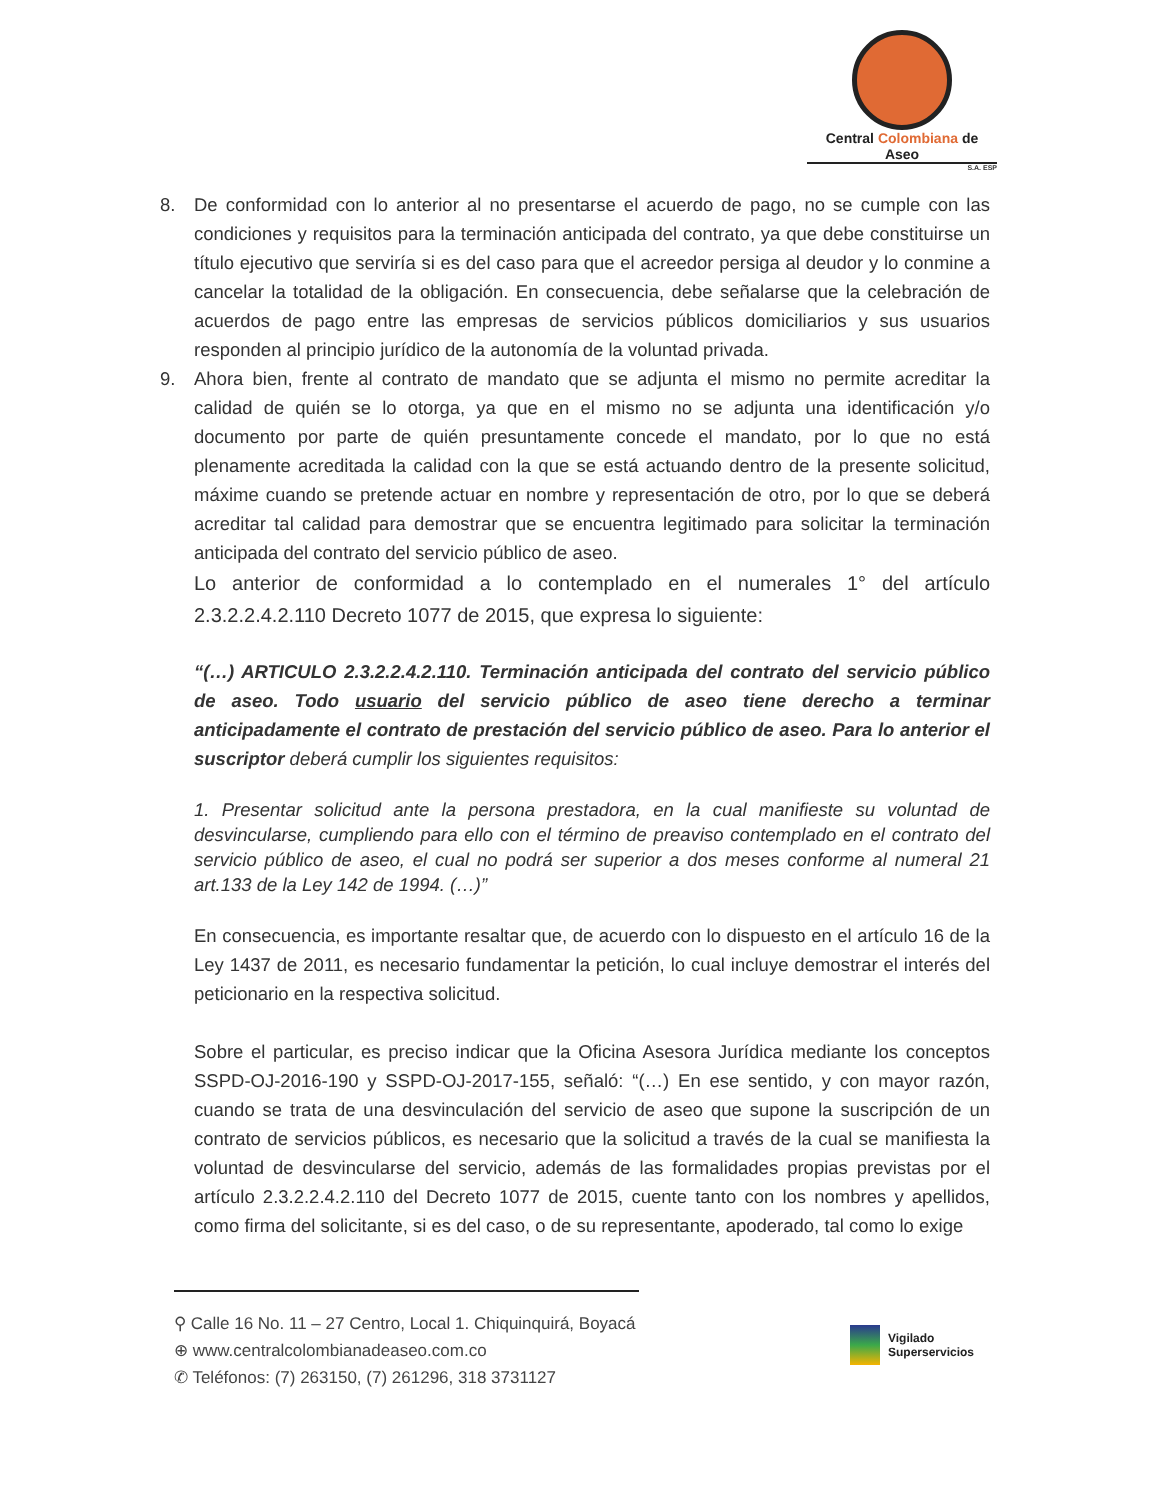Central Colombiana de Aseo
S.A. ESP
8. De conformidad con lo anterior al no presentarse el acuerdo de pago, no se cumple con las condiciones y requisitos para la terminación anticipada del contrato, ya que debe constituirse un título ejecutivo que serviría si es del caso para que el acreedor persiga al deudor y lo conmine a cancelar la totalidad de la obligación. En consecuencia, debe señalarse que la celebración de acuerdos de pago entre las empresas de servicios públicos domiciliarios y sus usuarios responden al principio jurídico de la autonomía de la voluntad privada.
9. Ahora bien, frente al contrato de mandato que se adjunta el mismo no permite acreditar la calidad de quién se lo otorga, ya que en el mismo no se adjunta una identificación y/o documento por parte de quién presuntamente concede el mandato, por lo que no está plenamente acreditada la calidad con la que se está actuando dentro de la presente solicitud, máxime cuando se pretende actuar en nombre y representación de otro, por lo que se deberá acreditar tal calidad para demostrar que se encuentra legitimado para solicitar la terminación anticipada del contrato del servicio público de aseo.
Lo anterior de conformidad a lo contemplado en el numerales 1° del artículo 2.3.2.2.4.2.110 Decreto 1077 de 2015, que expresa lo siguiente:
“(…) ARTICULO 2.3.2.2.4.2.110. Terminación anticipada del contrato del servicio público de aseo. Todo usuario del servicio público de aseo tiene derecho a terminar anticipadamente el contrato de prestación del servicio público de aseo. Para lo anterior el suscriptor deberá cumplir los siguientes requisitos:
1. Presentar solicitud ante la persona prestadora, en la cual manifieste su voluntad de desvincularse, cumpliendo para ello con el término de preaviso contemplado en el contrato del servicio público de aseo, el cual no podrá ser superior a dos meses conforme al numeral 21 art.133 de la Ley 142 de 1994. (…)”
En consecuencia, es importante resaltar que, de acuerdo con lo dispuesto en el artículo 16 de la Ley 1437 de 2011, es necesario fundamentar la petición, lo cual incluye demostrar el interés del peticionario en la respectiva solicitud.
Sobre el particular, es preciso indicar que la Oficina Asesora Jurídica mediante los conceptos SSPD-OJ-2016-190 y SSPD-OJ-2017-155, señaló: “(…) En ese sentido, y con mayor razón, cuando se trata de una desvinculación del servicio de aseo que supone la suscripción de un contrato de servicios públicos, es necesario que la solicitud a través de la cual se manifiesta la voluntad de desvincularse del servicio, además de las formalidades propias previstas por el artículo 2.3.2.2.4.2.110 del Decreto 1077 de 2015, cuente tanto con los nombres y apellidos, como firma del solicitante, si es del caso, o de su representante, apoderado, tal como lo exige
⚲ Calle 16 No. 11 – 27 Centro, Local 1. Chiquinquirá, Boyacá
⊕ www.centralcolombianadeaseo.com.co
✆ Teléfonos: (7) 263150, (7) 261296, 318 3731127
Vigilado
Superservicios